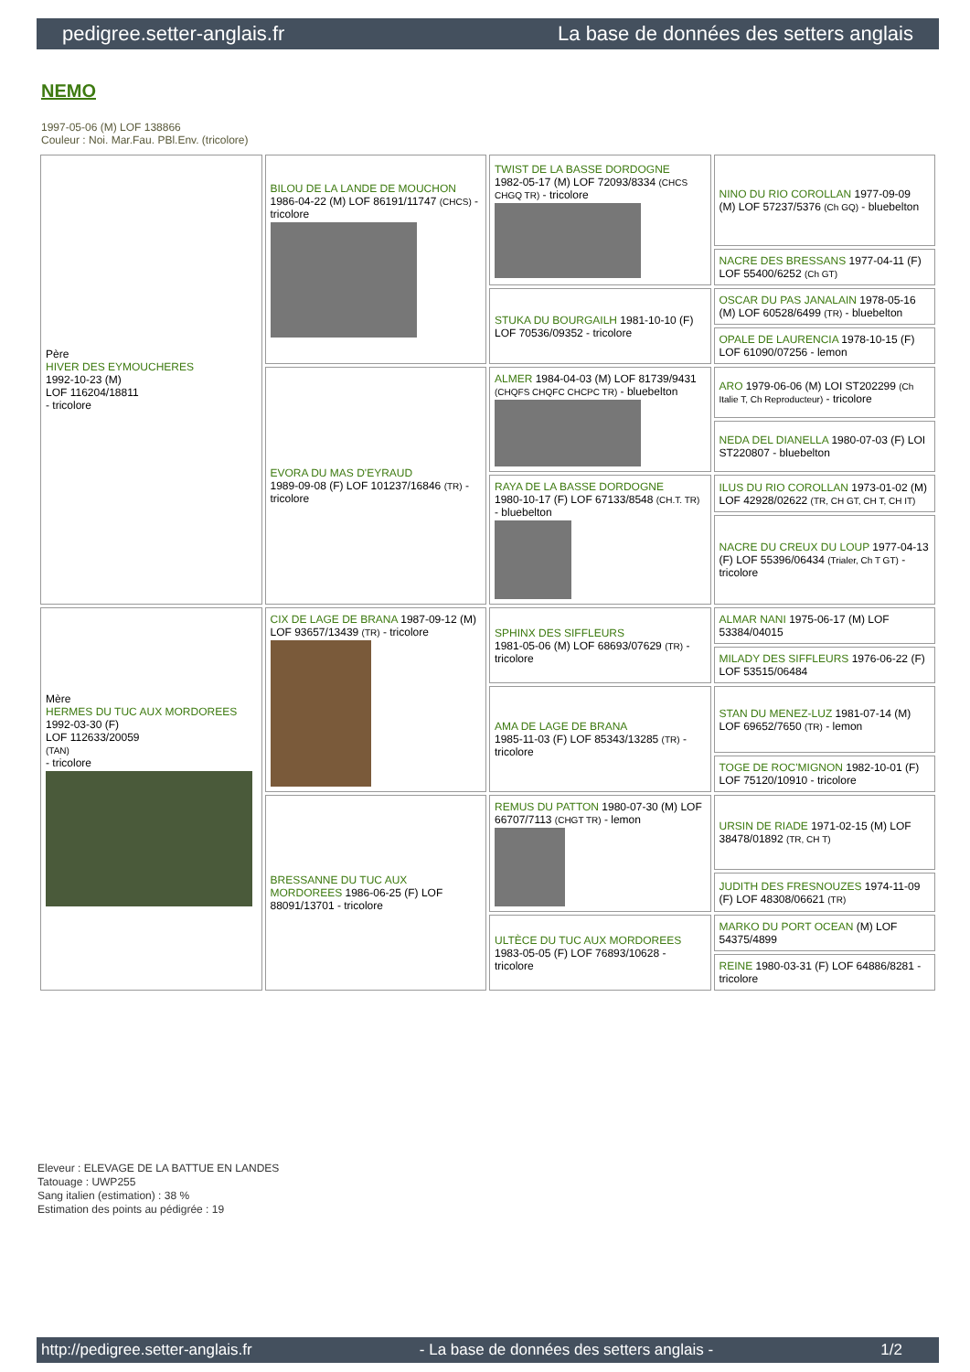pedigree.setter-anglais.fr La base de données des setters anglais
NEMO
1997-05-06 (M) LOF 138866
Couleur : Noi. Mar.Fau. PBl.Env. (tricolore)
| Père HIVER DES EYMOUCHERES 1992-10-23 (M) LOF 116204/18811 - tricolore | BILOU DE LA LANDE DE MOUCHON 1986-04-22 (M) LOF 86191/11747 (CHCS) - tricolore | TWIST DE LA BASSE DORDOGNE 1982-05-17 (M) LOF 72093/8334 (CHCS CHGQ TR) - tricolore | NINO DU RIO COROLLAN 1977-09-09 (M) LOF 57237/5376 (Ch GQ) - bluebelton |
| | | | NACRE DES BRESSANS 1977-04-11 (F) LOF 55400/6252 (Ch GT) |
| | | STUKA DU BOURGAILH 1981-10-10 (F) LOF 70536/09352 - tricolore | OSCAR DU PAS JANALAIN 1978-05-16 (M) LOF 60528/6499 (TR) - bluebelton |
| | | | OPALE DE LAURENCIA 1978-10-15 (F) LOF 61090/07256 - lemon |
| | EVORA DU MAS D'EYRAUD 1989-09-08 (F) LOF 101237/16846 (TR) - tricolore | ALMER 1984-04-03 (M) LOF 81739/9431 (CHQFS CHQFC CHCPC TR) - bluebelton | ARO 1979-06-06 (M) LOI ST202299 (Ch Italie T, Ch Reproducteur) - tricolore |
| | | | NEDA DEL DIANELLA 1980-07-03 (F) LOI ST220807 - bluebelton |
| | | RAYA DE LA BASSE DORDOGNE 1980-10-17 (F) LOF 67133/8548 (CH.T. TR) - bluebelton | ILUS DU RIO COROLLAN 1973-01-02 (M) LOF 42928/02622 (TR, CH GT, CH T, CH IT) |
| | | | NACRE DU CREUX DU LOUP 1977-04-13 (F) LOF 55396/06434 (Trialer, Ch T GT) - tricolore |
| Mère HERMES DU TUC AUX MORDOREES 1992-03-30 (F) LOF 112633/20059 (TAN) - tricolore | CIX DE LAGE DE BRANA 1987-09-12 (M) LOF 93657/13439 (TR) - tricolore | SPHINX DES SIFFLEURS 1981-05-06 (M) LOF 68693/07629 (TR) - tricolore | ALMAR NANI 1975-06-17 (M) LOF 53384/04015 |
| | | | MILADY DES SIFFLEURS 1976-06-22 (F) LOF 53515/06484 |
| | | AMA DE LAGE DE BRANA 1985-11-03 (F) LOF 85343/13285 (TR) - tricolore | STAN DU MENEZ-LUZ 1981-07-14 (M) LOF 69652/7650 (TR) - lemon |
| | | | TOGE DE ROC'MIGNON 1982-10-01 (F) LOF 75120/10910 - tricolore |
| | BRESSANNE DU TUC AUX MORDOREES 1986-06-25 (F) LOF 88091/13701 - tricolore | REMUS DU PATTON 1980-07-30 (M) LOF 66707/7113 (CHGT TR) - lemon | URSIN DE RIADE 1971-02-15 (M) LOF 38478/01892 (TR, CH T) |
| | | | JUDITH DES FRESNOUZES 1974-11-09 (F) LOF 48308/06621 (TR) |
| | | ULTÈCE DU TUC AUX MORDOREES 1983-05-05 (F) LOF 76893/10628 - tricolore | MARKO DU PORT OCEAN (M) LOF 54375/4899 |
| | | | REINE 1980-03-31 (F) LOF 64886/8281 - tricolore |
Eleveur : ELEVAGE DE LA BATTUE EN LANDES
Tatouage : UWP255
Sang italien (estimation) : 38 %
Estimation des points au pédigrée : 19
http://pedigree.setter-anglais.fr - La base de données des setters anglais - 1/2